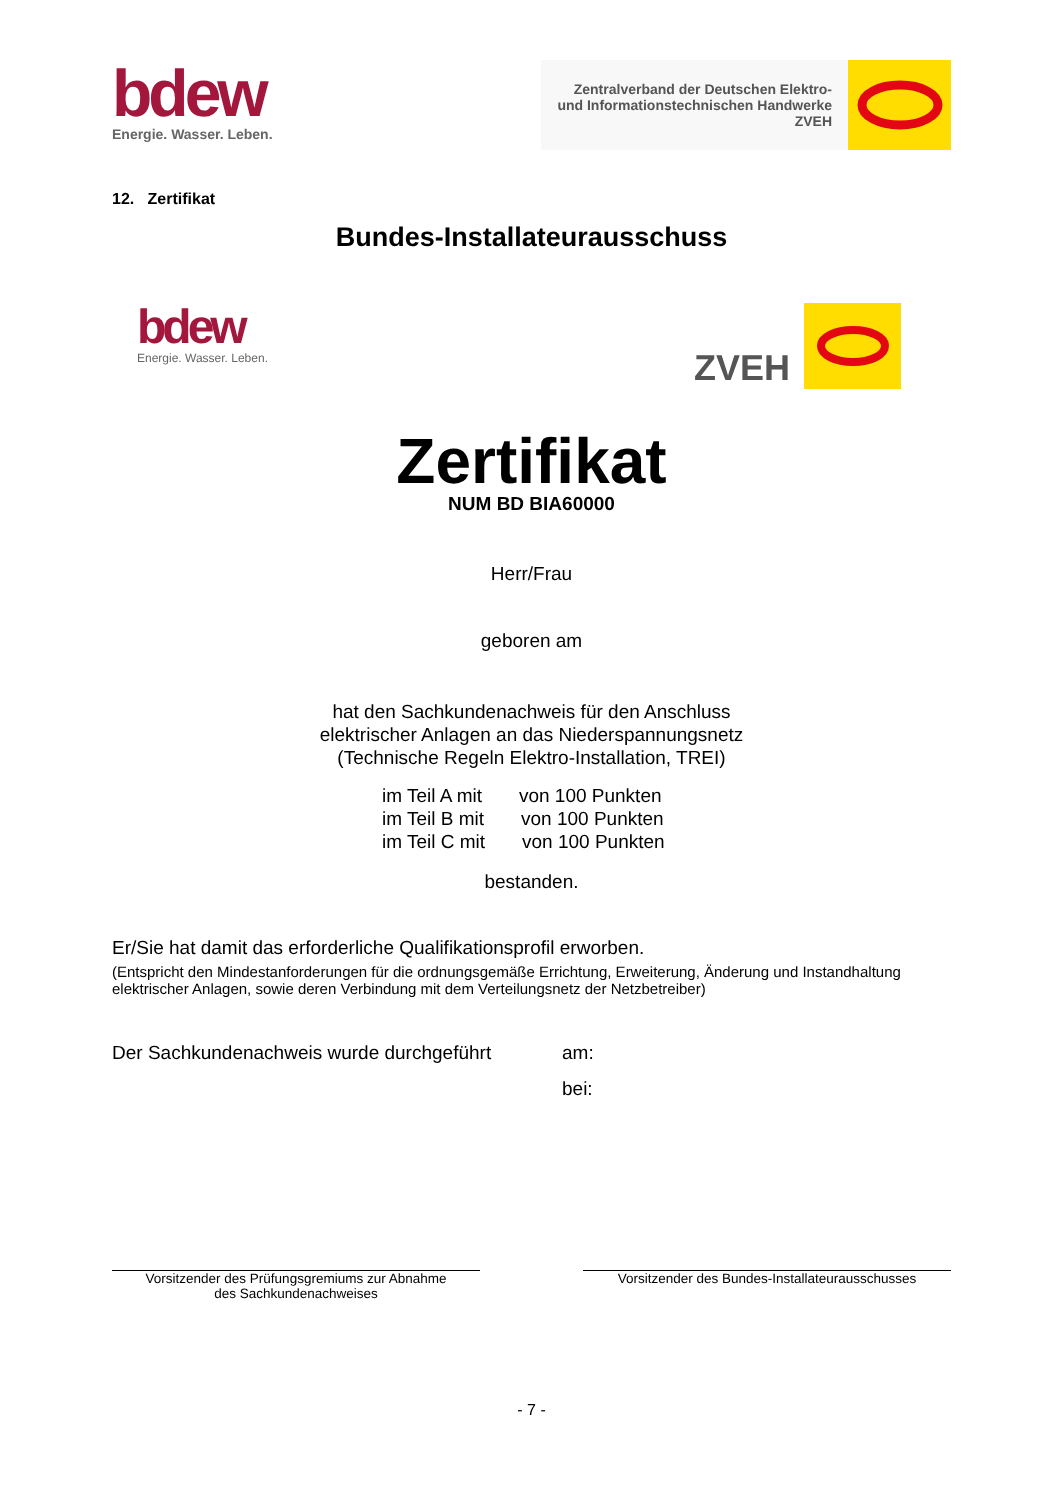bdew
Energie. Wasser. Leben.
Zentralverband der Deutschen Elektro-
und Informationstechnischen Handwerke
ZVEH
12. Zertifikat
Bundes-Installateurausschuss
bdew
Energie. Wasser. Leben.
ZVEH
Zertifikat
NUM BD BIA60000
Herr/Frau
geboren am
hat den Sachkundenachweis für den Anschluss
elektrischer Anlagen an das Niederspannungsnetz
(Technische Regeln Elektro-Installation, TREI)
im Teil A mit von 100 Punkten
im Teil B mit von 100 Punkten
im Teil C mit von 100 Punkten
bestanden.
Er/Sie hat damit das erforderliche Qualifikationsprofil erworben.
(Entspricht den Mindestanforderungen für die ordnungsgemäße Errichtung, Erweiterung, Änderung und Instandhaltung elektrischer Anlagen, sowie deren Verbindung mit dem Verteilungsnetz der Netzbetreiber)
Der Sachkundenachweis wurde durchgeführt
am:
bei:
Vorsitzender des Prüfungsgremiums zur Abnahme
des Sachkundenachweises
Vorsitzender des Bundes-Installateurausschusses
- 7 -